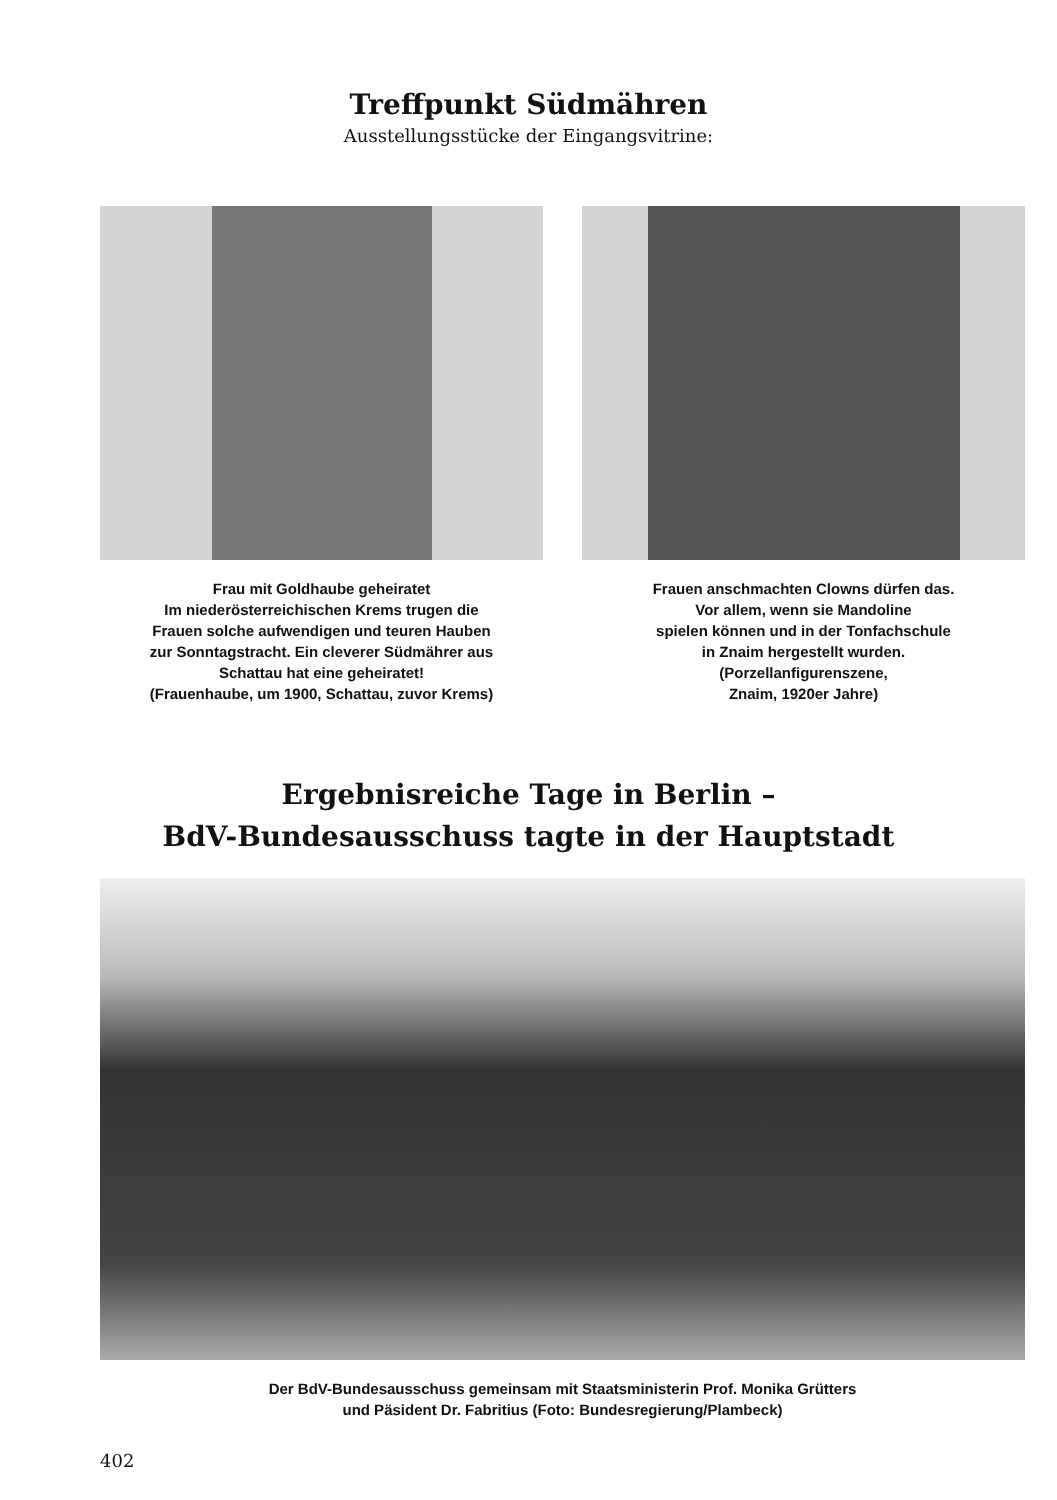Treffpunkt Südmähren
Ausstellungsstücke der Eingangsvitrine:
Frau mit Goldhaube geheiratet
Im niederösterreichischen Krems trugen die
Frauen solche aufwendigen und teuren Hauben
zur Sonntagstracht. Ein cleverer Südmährer aus
Schattau hat eine geheiratet!
(Frauenhaube, um 1900, Schattau, zuvor Krems)
Frauen anschmachten Clowns dürfen das.
Vor allem, wenn sie Mandoline
spielen können und in der Tonfachschule
in Znaim hergestellt wurden.
(Porzellanfigurenszene,
Znaim, 1920er Jahre)
Ergebnisreiche Tage in Berlin –
BdV-Bundesausschuss tagte in der Hauptstadt
Der BdV-Bundesausschuss gemeinsam mit Staatsministerin Prof. Monika Grütters
und Päsident Dr. Fabritius (Foto: Bundesregierung/Plambeck)
402